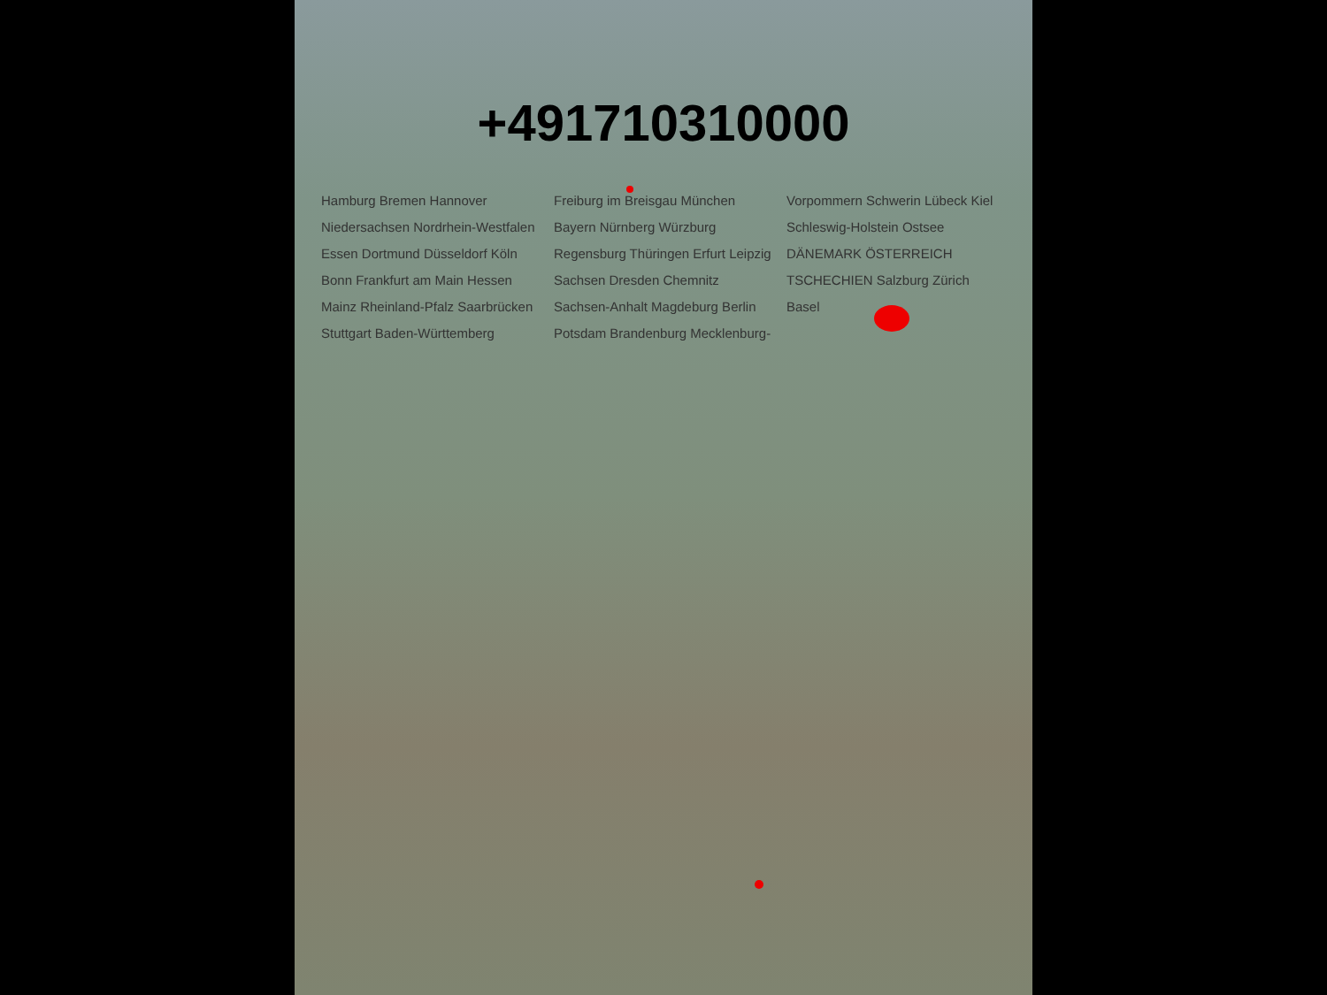+491710310000
Hamburg Bremen Hannover Niedersachsen Nordrhein-Westfalen Essen Dortmund Düsseldorf Köln Bonn Frankfurt am Main Hessen Mainz Rheinland-Pfalz Saarbrücken Stuttgart Baden-Württemberg Freiburg im Breisgau München Bayern Nürnberg Würzburg Regensburg Thüringen Erfurt Leipzig Sachsen Dresden Chemnitz Sachsen-Anhalt Magdeburg Berlin Potsdam Brandenburg Mecklenburg-Vorpommern Schwerin Lübeck Kiel Schleswig-Holstein Ostsee DÄNEMARK ÖSTERREICH TSCHECHIEN Salzburg Zürich Basel